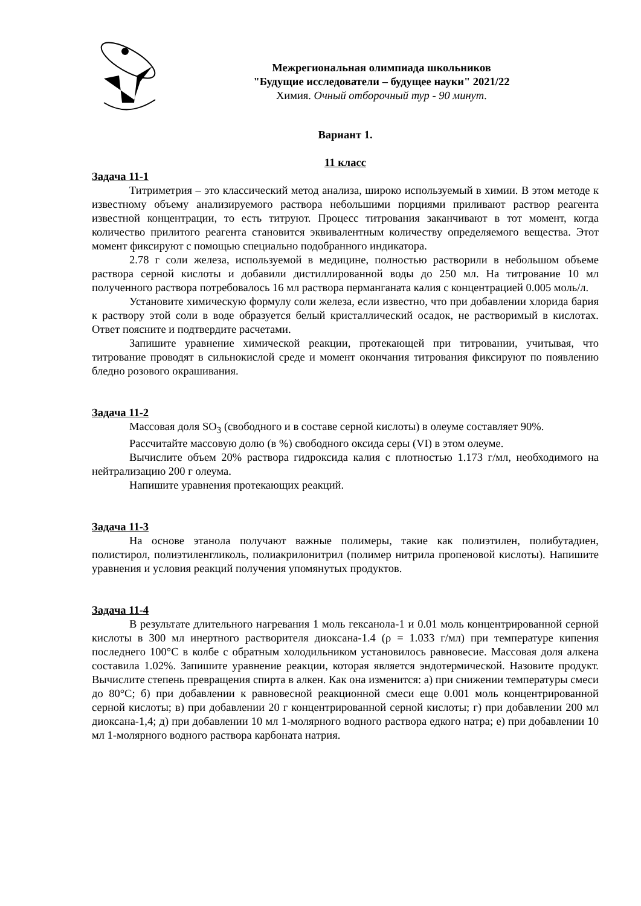Межрегиональная олимпиада школьников
"Будущие исследователи – будущее науки" 2021/22
Химия. Очный отборочный тур - 90 минут.
Вариант 1.
11 класс
Задача 11-1
Титриметрия – это классический метод анализа, широко используемый в химии. В этом методе к известному объему анализируемого раствора небольшими порциями приливают раствор реагента известной концентрации, то есть титруют. Процесс титрования заканчивают в тот момент, когда количество прилитого реагента становится эквивалентным количеству определяемого вещества. Этот момент фиксируют с помощью специально подобранного индикатора.
2.78 г соли железа, используемой в медицине, полностью растворили в небольшом объеме раствора серной кислоты и добавили дистиллированной воды до 250 мл. На титрование 10 мл полученного раствора потребовалось 16 мл раствора перманганата калия с концентрацией 0.005 моль/л.
Установите химическую формулу соли железа, если известно, что при добавлении хлорида бария к раствору этой соли в воде образуется белый кристаллический осадок, не растворимый в кислотах. Ответ поясните и подтвердите расчетами.
Запишите уравнение химической реакции, протекающей при титровании, учитывая, что титрование проводят в сильнокислой среде и момент окончания титрования фиксируют по появлению бледно розового окрашивания.
Задача 11-2
Массовая доля SO<sub>3</sub> (свободного и в составе серной кислоты) в олеуме составляет 90%.
Рассчитайте массовую долю (в %) свободного оксида серы (VI) в этом олеуме.
Вычислите объем 20% раствора гидроксида калия с плотностью 1.173 г/мл, необходимого на нейтрализацию 200 г олеума.
Напишите уравнения протекающих реакций.
Задача 11-3
На основе этанола получают важные полимеры, такие как полиэтилен, полибутадиен, полистирол, полиэтиленгликоль, полиакрилонитрил (полимер нитрила пропеновой кислоты). Напишите уравнения и условия реакций получения упомянутых продуктов.
Задача 11-4
В результате длительного нагревания 1 моль гексанола-1 и 0.01 моль концентрированной серной кислоты в 300 мл инертного растворителя диоксана-1.4 (ρ = 1.033 г/мл) при температуре кипения последнего 100°С в колбе с обратным холодильником установилось равновесие. Массовая доля алкена составила 1.02%. Запишите уравнение реакции, которая является эндотермической. Назовите продукт. Вычислите степень превращения спирта в алкен. Как она изменится: а) при снижении температуры смеси до 80°С; б) при добавлении к равновесной реакционной смеси еще 0.001 моль концентрированной серной кислоты; в) при добавлении 20 г концентрированной серной кислоты; г) при добавлении 200 мл диоксана-1,4; д) при добавлении 10 мл 1-молярного водного раствора едкого натра; е) при добавлении 10 мл 1-молярного водного раствора карбоната натрия.